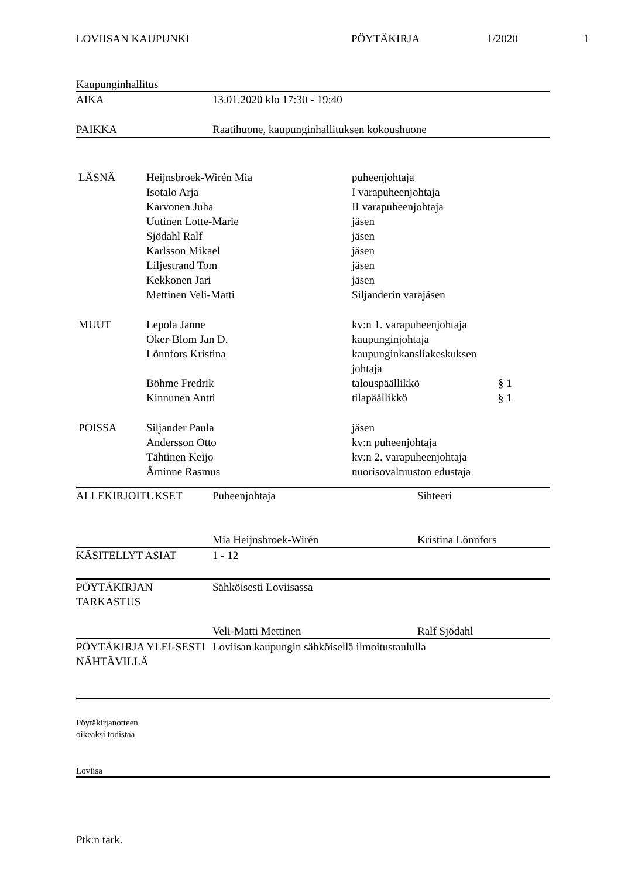LOVIISAN KAUPUNKI PÖYTÄKIRJA 1/2020 1
Kaupunginhallitus
| AIKA | 13.01.2020 klo 17:30 - 19:40 |
| PAIKKA | Raatihuone, kaupunginhallituksen kokoushuone |
| LÄSNÄ | Heijnsbroek-Wirén Mia | puheenjohtaja | |
| | Isotalo Arja | I varapuheenjohtaja | |
| | Karvonen Juha | II varapuheenjohtaja | |
| | Uutinen Lotte-Marie | jäsen | |
| | Sjödahl Ralf | jäsen | |
| | Karlsson Mikael | jäsen | |
| | Liljestrand Tom | jäsen | |
| | Kekkonen Jari | jäsen | |
| | Mettinen Veli-Matti | Siljanderin varajäsen | |
| MUUT | Lepola Janne | kv:n 1. varapuheenjohtaja | |
| | Oker-Blom Jan D. | kaupunginjohtaja | |
| | Lönnfors Kristina | kaupunginkansliakeskuksen johtaja | |
| | Böhme Fredrik | talouspäällikkö | § 1 |
| | Kinnunen Antti | tilapäällikkö | § 1 |
| POISSA | Siljander Paula | jäsen | |
| | Andersson Otto | kv:n puheenjohtaja | |
| | Tähtinen Keijo | kv:n 2. varapuheenjohtaja | |
| | Åminne Rasmus | nuorisovaltuuston edustaja | |
| ALLEKIRJOITUKSET | Puheenjohtaja | Sihteeri |
| | Mia Heijnsbroek-Wirén | Kristina Lönnfors |
| KÄSITELLYT ASIAT | 1 - 12 | |
| PÖYTÄKIRJAN TARKASTUS | Sähköisesti Loviisassa | |
| | Veli-Matti Mettinen | Ralf Sjödahl |
| PÖYTÄKIRJA YLEI-SESTI NÄHTÄVILLÄ | Loviisan kaupungin sähköisellä ilmoitustaululla | |
Pöytäkirjanotteen
oikeaksi todistaa
Loviisa
Ptk:n tark.